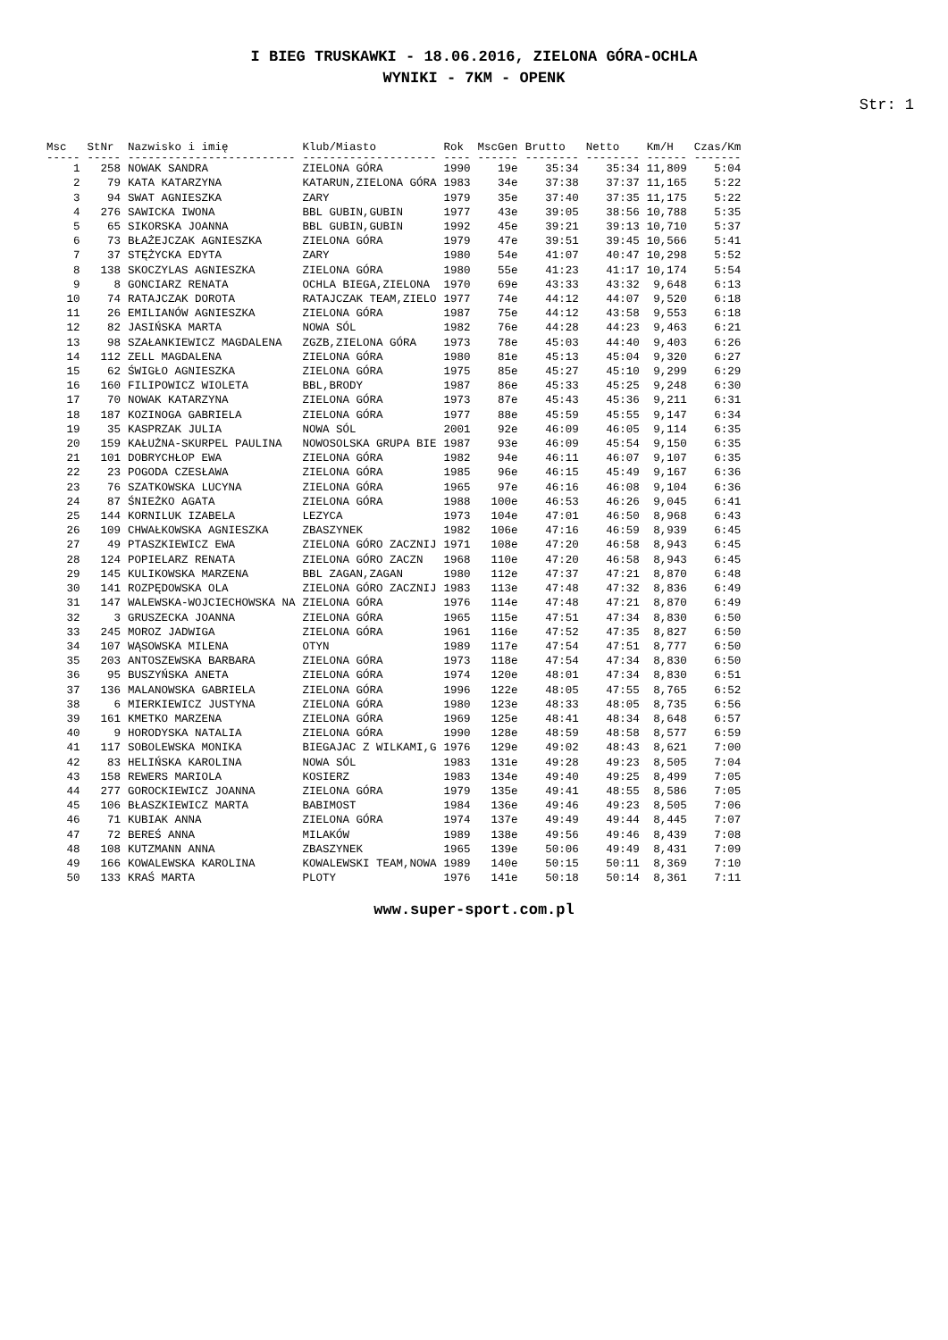I BIEG TRUSKAWKI - 18.06.2016, ZIELONA GÓRA-OCHLA
WYNIKI - 7KM - OPENK
Str: 1
| Msc | StNr | Nazwisko i imię | Klub/Miasto | Rok | MscGen | Brutto | Netto | Km/H | Czas/Km |
| --- | --- | --- | --- | --- | --- | --- | --- | --- | --- |
| ----- | ----- | ------------------------- | -------------------- | ---- | ------ | -------- | -------- | ------ | ------- |
| 1 | 258 | NOWAK SANDRA | ZIELONA GÓRA | 1990 | 19e | 35:34 | 35:34 | 11,809 | 5:04 |
| 2 | 79 | KATA KATARZYNA | KATARUN,ZIELONA GÓRA | 1983 | 34e | 37:38 | 37:37 | 11,165 | 5:22 |
| 3 | 94 | SWAT AGNIESZKA | ZARY | 1979 | 35e | 37:40 | 37:35 | 11,175 | 5:22 |
| 4 | 276 | SAWICKA IWONA | BBL GUBIN,GUBIN | 1977 | 43e | 39:05 | 38:56 | 10,788 | 5:35 |
| 5 | 65 | SIKORSKA JOANNA | BBL GUBIN,GUBIN | 1992 | 45e | 39:21 | 39:13 | 10,710 | 5:37 |
| 6 | 73 | BŁAŻEJCZAK AGNIESZKA | ZIELONA GÓRA | 1979 | 47e | 39:51 | 39:45 | 10,566 | 5:41 |
| 7 | 37 | STĘŻYCKA EDYTA | ZARY | 1980 | 54e | 41:07 | 40:47 | 10,298 | 5:52 |
| 8 | 138 | SKOCZYLAS AGNIESZKA | ZIELONA GÓRA | 1980 | 55e | 41:23 | 41:17 | 10,174 | 5:54 |
| 9 | 8 | GONCIARZ RENATA | OCHLA BIEGA,ZIELONA | 1970 | 69e | 43:33 | 43:32 | 9,648 | 6:13 |
| 10 | 74 | RATAJCZAK DOROTA | RATAJCZAK TEAM,ZIELO | 1977 | 74e | 44:12 | 44:07 | 9,520 | 6:18 |
| 11 | 26 | EMILIANÓW AGNIESZKA | ZIELONA GÓRA | 1987 | 75e | 44:12 | 43:58 | 9,553 | 6:18 |
| 12 | 82 | JASIŃSKA MARTA | NOWA SÓL | 1982 | 76e | 44:28 | 44:23 | 9,463 | 6:21 |
| 13 | 98 | SZAŁANKIEWICZ MAGDALENA | ZGZB,ZIELONA GÓRA | 1973 | 78e | 45:03 | 44:40 | 9,403 | 6:26 |
| 14 | 112 | ZELL MAGDALENA | ZIELONA GÓRA | 1980 | 81e | 45:13 | 45:04 | 9,320 | 6:27 |
| 15 | 62 | ŚWIGŁO AGNIESZKA | ZIELONA GÓRA | 1975 | 85e | 45:27 | 45:10 | 9,299 | 6:29 |
| 16 | 160 | FILIPOWICZ WIOLETA | BBL,BRODY | 1987 | 86e | 45:33 | 45:25 | 9,248 | 6:30 |
| 17 | 70 | NOWAK KATARZYNA | ZIELONA GÓRA | 1973 | 87e | 45:43 | 45:36 | 9,211 | 6:31 |
| 18 | 187 | KOZINOGA GABRIELA | ZIELONA GÓRA | 1977 | 88e | 45:59 | 45:55 | 9,147 | 6:34 |
| 19 | 35 | KASPRZAK JULIA | NOWA SÓL | 2001 | 92e | 46:09 | 46:05 | 9,114 | 6:35 |
| 20 | 159 | KAŁUŻNA-SKURPEL PAULINA | NOWOSOLSKA GRUPA BIE | 1987 | 93e | 46:09 | 45:54 | 9,150 | 6:35 |
| 21 | 101 | DOBRYCHŁOP EWA | ZIELONA GÓRA | 1982 | 94e | 46:11 | 46:07 | 9,107 | 6:35 |
| 22 | 23 | POGODA CZESŁAWA | ZIELONA GÓRA | 1985 | 96e | 46:15 | 45:49 | 9,167 | 6:36 |
| 23 | 76 | SZATKOWSKA LUCYNA | ZIELONA GÓRA | 1965 | 97e | 46:16 | 46:08 | 9,104 | 6:36 |
| 24 | 87 | ŚNIEŻKO AGATA | ZIELONA GÓRA | 1988 | 100e | 46:53 | 46:26 | 9,045 | 6:41 |
| 25 | 144 | KORNILUK IZABELA | LEZYCA | 1973 | 104e | 47:01 | 46:50 | 8,968 | 6:43 |
| 26 | 109 | CHWAŁKOWSKA AGNIESZKA | ZBASZYNEK | 1982 | 106e | 47:16 | 46:59 | 8,939 | 6:45 |
| 27 | 49 | PTASZKIEWICZ EWA | ZIELONA GÓRO ZACZNIJ | 1971 | 108e | 47:20 | 46:58 | 8,943 | 6:45 |
| 28 | 124 | POPIELARZ RENATA | ZIELONA GÓRO ZACZN | 1968 | 110e | 47:20 | 46:58 | 8,943 | 6:45 |
| 29 | 145 | KULIKOWSKA MARZENA | BBL ZAGAN,ZAGAN | 1980 | 112e | 47:37 | 47:21 | 8,870 | 6:48 |
| 30 | 141 | ROZPĘDOWSKA OLA | ZIELONA GÓRO ZACZNIJ | 1983 | 113e | 47:48 | 47:32 | 8,836 | 6:49 |
| 31 | 147 | WALEWSKA-WOJCIECHOWSKA NA | ZIELONA GÓRA | 1976 | 114e | 47:48 | 47:21 | 8,870 | 6:49 |
| 32 | 3 | GRUSZECKA JOANNA | ZIELONA GÓRA | 1965 | 115e | 47:51 | 47:34 | 8,830 | 6:50 |
| 33 | 245 | MOROZ JADWIGA | ZIELONA GÓRA | 1961 | 116e | 47:52 | 47:35 | 8,827 | 6:50 |
| 34 | 107 | WĄSOWSKA MILENA | OTYN | 1989 | 117e | 47:54 | 47:51 | 8,777 | 6:50 |
| 35 | 203 | ANTOSZEWSKA BARBARA | ZIELONA GÓRA | 1973 | 118e | 47:54 | 47:34 | 8,830 | 6:50 |
| 36 | 95 | BUSZYŃSKA ANETA | ZIELONA GÓRA | 1974 | 120e | 48:01 | 47:34 | 8,830 | 6:51 |
| 37 | 136 | MALANOWSKA GABRIELA | ZIELONA GÓRA | 1996 | 122e | 48:05 | 47:55 | 8,765 | 6:52 |
| 38 | 6 | MIERKIEWICZ JUSTYNA | ZIELONA GÓRA | 1980 | 123e | 48:33 | 48:05 | 8,735 | 6:56 |
| 39 | 161 | KMETKO MARZENA | ZIELONA GÓRA | 1969 | 125e | 48:41 | 48:34 | 8,648 | 6:57 |
| 40 | 9 | HORODYSKA NATALIA | ZIELONA GÓRA | 1990 | 128e | 48:59 | 48:58 | 8,577 | 6:59 |
| 41 | 117 | SOBOLEWSKA MONIKA | BIEGAJAC Z WILKAMI,G | 1976 | 129e | 49:02 | 48:43 | 8,621 | 7:00 |
| 42 | 83 | HELIŃSKA KAROLINA | NOWA SÓL | 1983 | 131e | 49:28 | 49:23 | 8,505 | 7:04 |
| 43 | 158 | REWERS MARIOLA | KOSIERZ | 1983 | 134e | 49:40 | 49:25 | 8,499 | 7:05 |
| 44 | 277 | GOROCKIEWICZ JOANNA | ZIELONA GÓRA | 1979 | 135e | 49:41 | 48:55 | 8,586 | 7:05 |
| 45 | 106 | BŁASZKIEWICZ MARTA | BABIMOST | 1984 | 136e | 49:46 | 49:23 | 8,505 | 7:06 |
| 46 | 71 | KUBIAK ANNA | ZIELONA GÓRA | 1974 | 137e | 49:49 | 49:44 | 8,445 | 7:07 |
| 47 | 72 | BEREŚ ANNA | MILAKÓW | 1989 | 138e | 49:56 | 49:46 | 8,439 | 7:08 |
| 48 | 108 | KUTZMANN ANNA | ZBASZYNEK | 1965 | 139e | 50:06 | 49:49 | 8,431 | 7:09 |
| 49 | 166 | KOWALEWSKA KAROLINA | KOWALEWSKI TEAM,NOWA | 1989 | 140e | 50:15 | 50:11 | 8,369 | 7:10 |
| 50 | 133 | KRAŚ MARTA | PLOTY | 1976 | 141e | 50:18 | 50:14 | 8,361 | 7:11 |
www.super-sport.com.pl